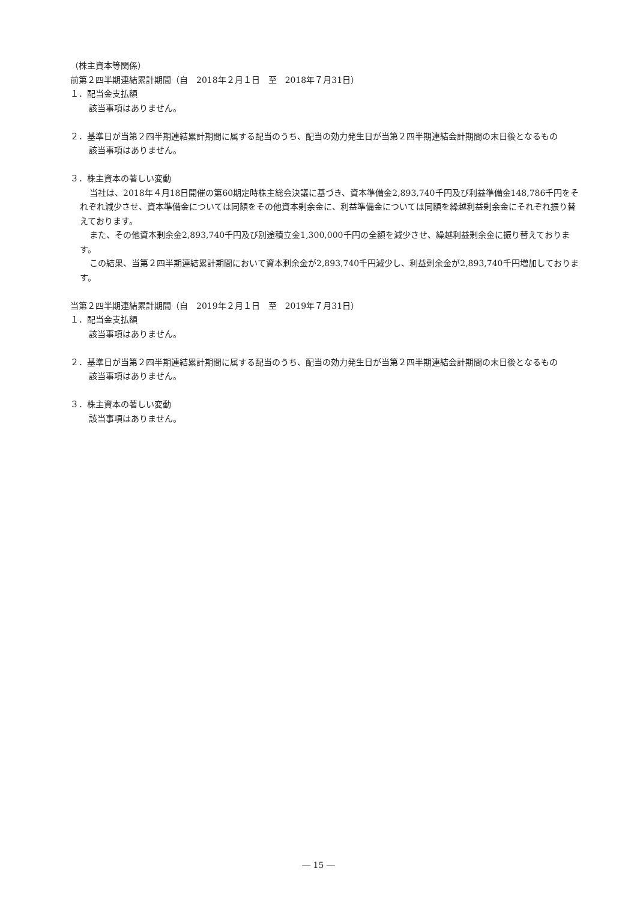（株主資本等関係）
前第２四半期連結累計期間（自　2018年２月１日　至　2018年７月31日）
１．配当金支払額
該当事項はありません。
２．基準日が当第２四半期連結累計期間に属する配当のうち、配当の効力発生日が当第２四半期連結会計期間の末日後となるもの
該当事項はありません。
３．株主資本の著しい変動
当社は、2018年４月18日開催の第60期定時株主総会決議に基づき、資本準備金2,893,740千円及び利益準備金148,786千円をそれぞれ減少させ、資本準備金については同額をその他資本剰余金に、利益準備金については同額を繰越利益剰余金にそれぞれ振り替えております。
また、その他資本剰余金2,893,740千円及び別途積立金1,300,000千円の全額を減少させ、繰越利益剰余金に振り替えております。
この結果、当第２四半期連結累計期間において資本剰余金が2,893,740千円減少し、利益剰余金が2,893,740千円増加しております。
当第２四半期連結累計期間（自　2019年２月１日　至　2019年７月31日）
１．配当金支払額
該当事項はありません。
２．基準日が当第２四半期連結累計期間に属する配当のうち、配当の効力発生日が当第２四半期連結会計期間の末日後となるもの
該当事項はありません。
３．株主資本の著しい変動
該当事項はありません。
― 15 ―